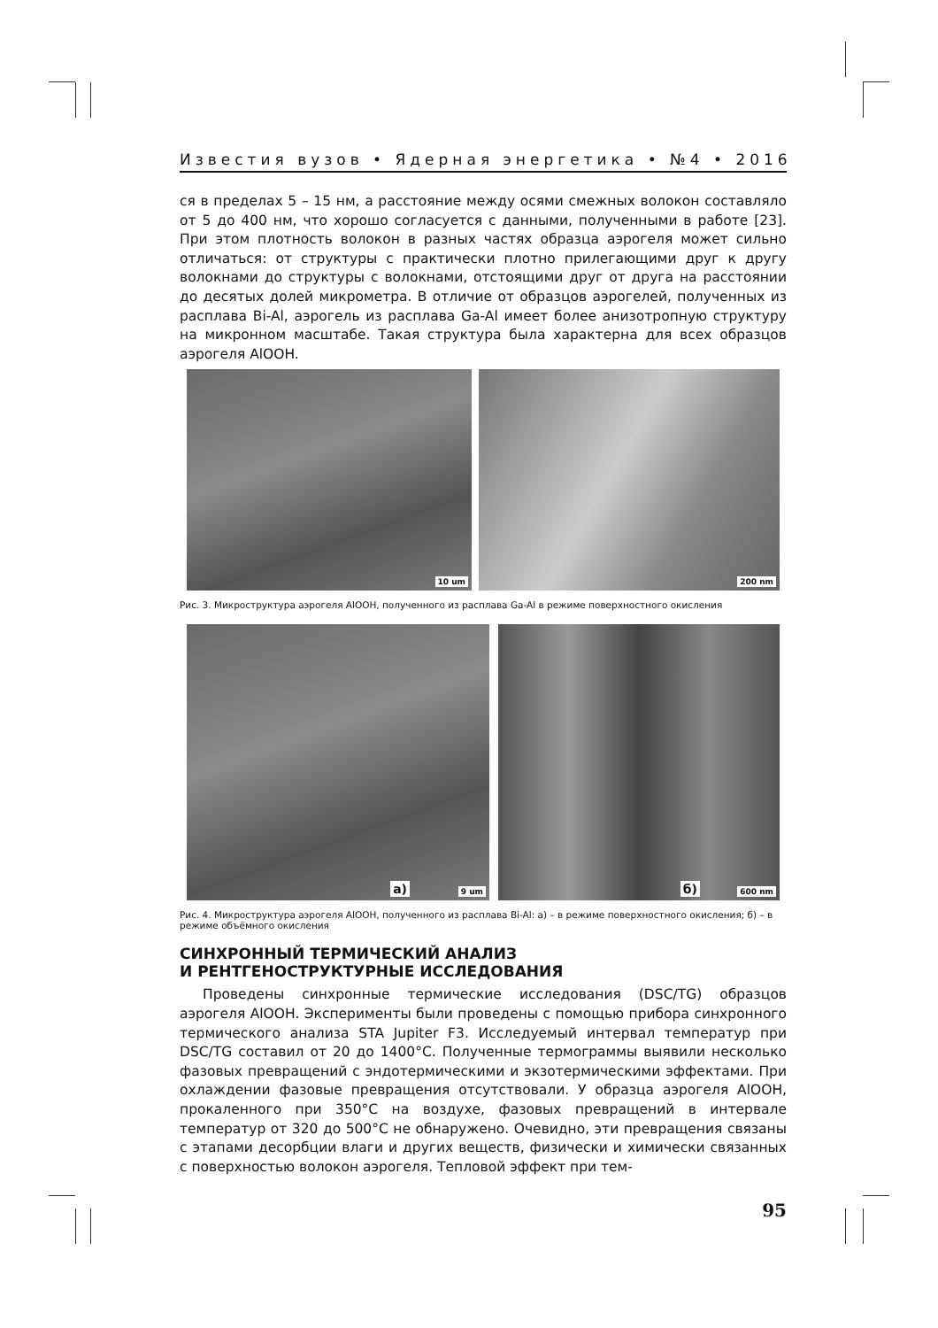Известия вузов • Ядерная энергетика • №4 • 2016
ся в пределах 5 – 15 нм, а расстояние между осями смежных волокон составляло от 5 до 400 нм, что хорошо согласуется с данными, полученными в работе [23]. При этом плотность волокон в разных частях образца аэрогеля может сильно отличаться: от структуры с практически плотно прилегающими друг к другу волокнами до структуры с волокнами, отстоящими друг от друга на расстоянии до десятых долей микрометра. В отличие от образцов аэрогелей, полученных из расплава Bi-Al, аэрогель из расплава Ga-Al имеет более анизотропную структуру на микронном масштабе. Такая структура была характерна для всех образцов аэрогеля AlOOH.
10 um
200 nm
Рис. 3. Микроструктура аэрогеля AlOOH, полученного из расплава Ga-Al в режиме поверхностного окисления
а) 9 um
б) 600 nm
Рис. 4. Микроструктура аэрогеля AlOOH, полученного из расплава Bi-Al: а) – в режиме поверхностного окисления; б) – в режиме объёмного окисления
СИНХРОННЫЙ ТЕРМИЧЕСКИЙ АНАЛИЗ
И РЕНТГЕНОСТРУКТУРНЫЕ ИССЛЕДОВАНИЯ
Проведены синхронные термические исследования (DSC/TG) образцов аэрогеля AlOOH. Эксперименты были проведены с помощью прибора синхронного термического анализа STA Jupiter F3. Исследуемый интервал температур при DSC/TG составил от 20 до 1400°C. Полученные термограммы выявили несколько фазовых превращений с эндотермическими и экзотермическими эффектами. При охлаждении фазовые превращения отсутствовали. У образца аэрогеля AlOOH, прокаленного при 350°C на воздухе, фазовых превращений в интервале температур от 320 до 500°C не обнаружено. Очевидно, эти превращения связаны с этапами десорбции влаги и других веществ, физически и химически связанных с поверхностью волокон аэрогеля. Тепловой эффект при тем-
95